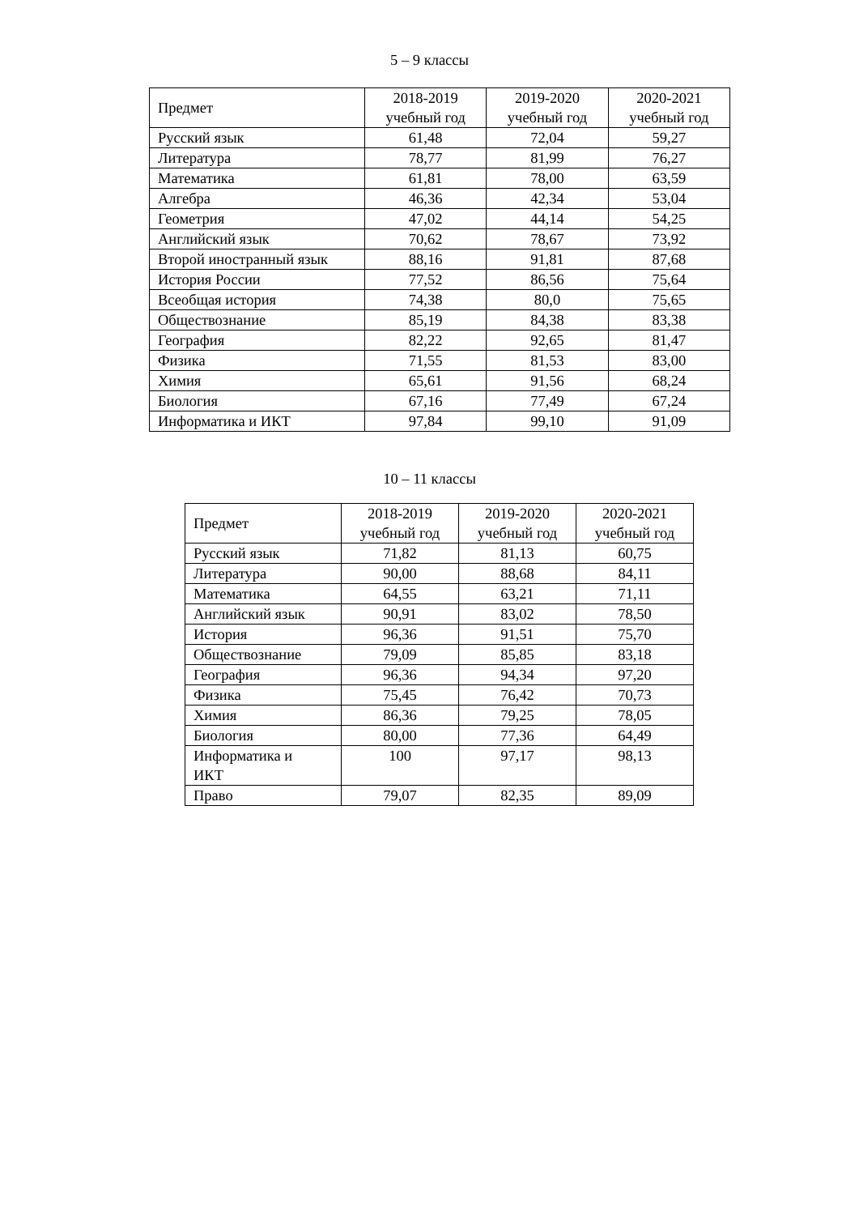5 – 9 классы
| Предмет | 2018-2019 учебный год | 2019-2020 учебный год | 2020-2021 учебный год |
| --- | --- | --- | --- |
| Русский язык | 61,48 | 72,04 | 59,27 |
| Литература | 78,77 | 81,99 | 76,27 |
| Математика | 61,81 | 78,00 | 63,59 |
| Алгебра | 46,36 | 42,34 | 53,04 |
| Геометрия | 47,02 | 44,14 | 54,25 |
| Английский язык | 70,62 | 78,67 | 73,92 |
| Второй иностранный язык | 88,16 | 91,81 | 87,68 |
| История России | 77,52 | 86,56 | 75,64 |
| Всеобщая история | 74,38 | 80,0 | 75,65 |
| Обществознание | 85,19 | 84,38 | 83,38 |
| География | 82,22 | 92,65 | 81,47 |
| Физика | 71,55 | 81,53 | 83,00 |
| Химия | 65,61 | 91,56 | 68,24 |
| Биология | 67,16 | 77,49 | 67,24 |
| Информатика и ИКТ | 97,84 | 99,10 | 91,09 |
10 – 11 классы
| Предмет | 2018-2019 учебный год | 2019-2020 учебный год | 2020-2021 учебный год |
| --- | --- | --- | --- |
| Русский язык | 71,82 | 81,13 | 60,75 |
| Литература | 90,00 | 88,68 | 84,11 |
| Математика | 64,55 | 63,21 | 71,11 |
| Английский язык | 90,91 | 83,02 | 78,50 |
| История | 96,36 | 91,51 | 75,70 |
| Обществознание | 79,09 | 85,85 | 83,18 |
| География | 96,36 | 94,34 | 97,20 |
| Физика | 75,45 | 76,42 | 70,73 |
| Химия | 86,36 | 79,25 | 78,05 |
| Биология | 80,00 | 77,36 | 64,49 |
| Информатика и ИКТ | 100 | 97,17 | 98,13 |
| Право | 79,07 | 82,35 | 89,09 |